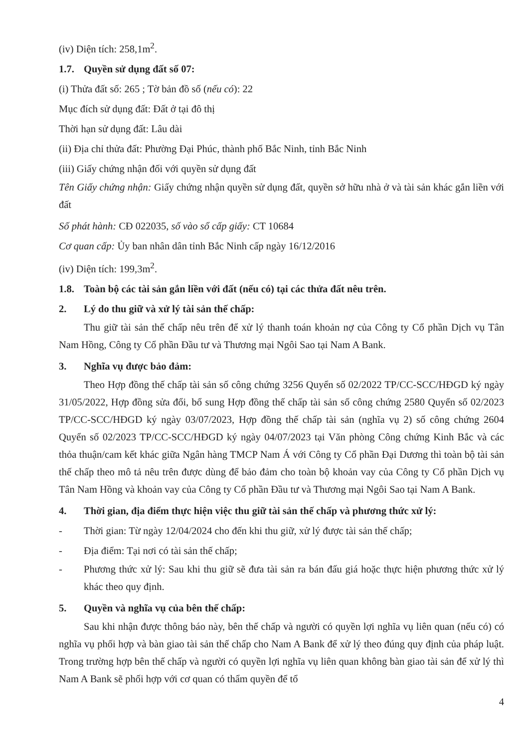(iv) Diện tích: 258,1m<sup>2</sup>.
1.7. Quyền sử dụng đất số 07:
(i) Thửa đất số: 265 ; Tờ bản đồ số (nếu có): 22
Mục đích sử dụng đất: Đất ở tại đô thị
Thời hạn sử dụng đất: Lâu dài
(ii) Địa chỉ thửa đất: Phường Đại Phúc, thành phố Bắc Ninh, tỉnh Bắc Ninh
(iii) Giấy chứng nhận đối với quyền sử dụng đất
Tên Giấy chứng nhận: Giấy chứng nhận quyền sử dụng đất, quyền sở hữu nhà ở và tài sản khác gắn liền với đất
Số phát hành: CĐ 022035, số vào sổ cấp giấy: CT 10684
Cơ quan cấp: Ủy ban nhân dân tỉnh Bắc Ninh cấp ngày 16/12/2016
(iv) Diện tích: 199,3m<sup>2</sup>.
1.8. Toàn bộ các tài sản gắn liền với đất (nếu có) tại các thửa đất nêu trên.
2. Lý do thu giữ và xử lý tài sản thế chấp:
Thu giữ tài sản thế chấp nêu trên để xử lý thanh toán khoản nợ của Công ty Cổ phần Dịch vụ Tân Nam Hồng, Công ty Cổ phần Đầu tư và Thương mại Ngôi Sao tại Nam A Bank.
3. Nghĩa vụ được bảo đảm:
Theo Hợp đồng thế chấp tài sản số công chứng 3256 Quyển số 02/2022 TP/CC-SCC/HĐGD ký ngày 31/05/2022, Hợp đồng sửa đổi, bổ sung Hợp đồng thế chấp tài sản số công chứng 2580 Quyển số 02/2023 TP/CC-SCC/HĐGD ký ngày 03/07/2023, Hợp đồng thế chấp tài sản (nghĩa vụ 2) số công chứng 2604 Quyển số 02/2023 TP/CC-SCC/HĐGD ký ngày 04/07/2023 tại Văn phòng Công chứng Kinh Bắc và các thỏa thuận/cam kết khác giữa Ngân hàng TMCP Nam Á với Công ty Cổ phần Đại Dương thì toàn bộ tài sản thế chấp theo mô tả nêu trên được dùng để bảo đảm cho toàn bộ khoản vay của Công ty Cổ phần Dịch vụ Tân Nam Hồng và khoản vay của Công ty Cổ phần Đầu tư và Thương mại Ngôi Sao tại Nam A Bank.
4. Thời gian, địa điểm thực hiện việc thu giữ tài sản thế chấp và phương thức xử lý:
- Thời gian: Từ ngày 12/04/2024 cho đến khi thu giữ, xử lý được tài sản thế chấp;
- Địa điểm: Tại nơi có tài sản thế chấp;
- Phương thức xử lý: Sau khi thu giữ sẽ đưa tài sản ra bán đấu giá hoặc thực hiện phương thức xử lý khác theo quy định.
5. Quyền và nghĩa vụ của bên thế chấp:
Sau khi nhận được thông báo này, bên thế chấp và người có quyền lợi nghĩa vụ liên quan (nếu có) có nghĩa vụ phối hợp và bàn giao tài sản thế chấp cho Nam A Bank để xử lý theo đúng quy định của pháp luật. Trong trường hợp bên thế chấp và người có quyền lợi nghĩa vụ liên quan không bàn giao tài sản để xử lý thì Nam A Bank sẽ phối hợp với cơ quan có thẩm quyền để tổ
4